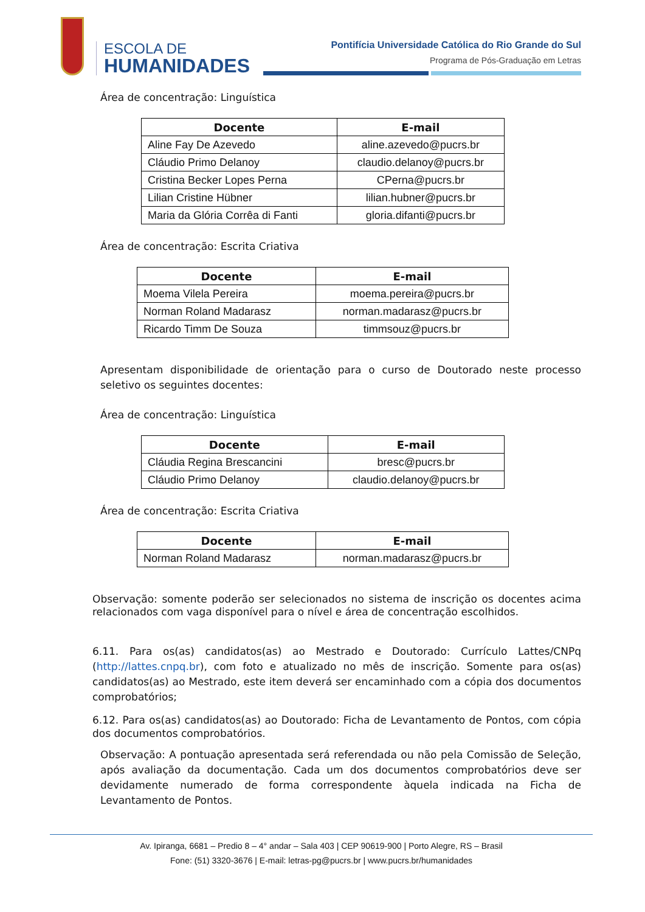ESCOLA DE
HUMANIDADES
Pontifícia Universidade Católica do Rio Grande do Sul
Programa de Pós-Graduação em Letras
Área de concentração: Linguística
| Docente | E-mail |
| --- | --- |
| Aline Fay De Azevedo | aline.azevedo@pucrs.br |
| Cláudio Primo Delanoy | claudio.delanoy@pucrs.br |
| Cristina Becker Lopes Perna | CPerna@pucrs.br |
| Lilian Cristine Hübner | lilian.hubner@pucrs.br |
| Maria da Glória Corrêa di Fanti | gloria.difanti@pucrs.br |
Área de concentração: Escrita Criativa
| Docente | E-mail |
| --- | --- |
| Moema Vilela Pereira | moema.pereira@pucrs.br |
| Norman Roland Madarasz | norman.madarasz@pucrs.br |
| Ricardo Timm De Souza | timmsouz@pucrs.br |
Apresentam disponibilidade de orientação para o curso de Doutorado neste processo seletivo os seguintes docentes:
Área de concentração: Linguística
| Docente | E-mail |
| --- | --- |
| Cláudia Regina Brescancini | bresc@pucrs.br |
| Cláudio Primo Delanoy | claudio.delanoy@pucrs.br |
Área de concentração: Escrita Criativa
| Docente | E-mail |
| --- | --- |
| Norman Roland Madarasz | norman.madarasz@pucrs.br |
Observação: somente poderão ser selecionados no sistema de inscrição os docentes acima relacionados com vaga disponível para o nível e área de concentração escolhidos.
6.11. Para os(as) candidatos(as) ao Mestrado e Doutorado: Currículo Lattes/CNPq (http://lattes.cnpq.br), com foto e atualizado no mês de inscrição. Somente para os(as) candidatos(as) ao Mestrado, este item deverá ser encaminhado com a cópia dos documentos comprobatórios;
6.12. Para os(as) candidatos(as) ao Doutorado: Ficha de Levantamento de Pontos, com cópia dos documentos comprobatórios.
Observação: A pontuação apresentada será referendada ou não pela Comissão de Seleção, após avaliação da documentação. Cada um dos documentos comprobatórios deve ser devidamente numerado de forma correspondente àquela indicada na Ficha de Levantamento de Pontos.
Av. Ipiranga, 6681 – Predio 8 – 4° andar – Sala 403 | CEP 90619-900 | Porto Alegre, RS – Brasil
Fone: (51) 3320-3676 | E-mail: letras-pg@pucrs.br | www.pucrs.br/humanidades